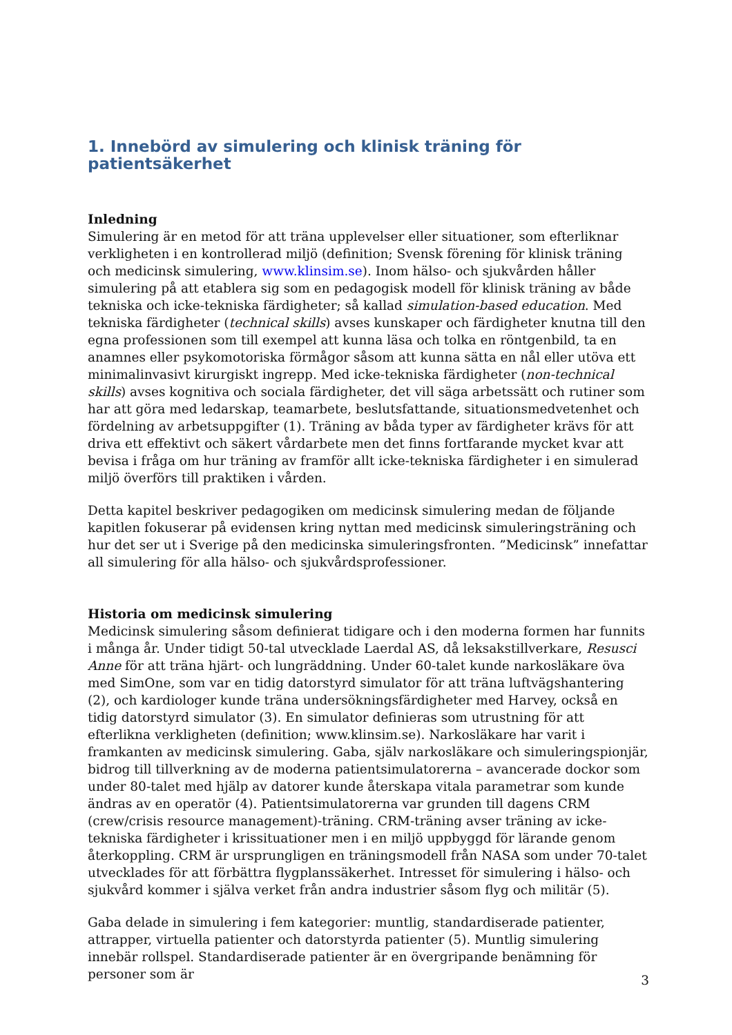1. Innebörd av simulering och klinisk träning för patientsäkerhet
Inledning
Simulering är en metod för att träna upplevelser eller situationer, som efterliknar verkligheten i en kontrollerad miljö (definition; Svensk förening för klinisk träning och medicinsk simulering, www.klinsim.se). Inom hälso- och sjukvården håller simulering på att etablera sig som en pedagogisk modell för klinisk träning av både tekniska och icke-tekniska färdigheter; så kallad simulation-based education. Med tekniska färdigheter (technical skills) avses kunskaper och färdigheter knutna till den egna professionen som till exempel att kunna läsa och tolka en röntgenbild, ta en anamnes eller psykomotoriska förmågor såsom att kunna sätta en nål eller utöva ett minimalinvasivt kirurgiskt ingrepp. Med icke-tekniska färdigheter (non-technical skills) avses kognitiva och sociala färdigheter, det vill säga arbetssätt och rutiner som har att göra med ledarskap, teamarbete, beslutsfattande, situationsmedvetenhet och fördelning av arbetsuppgifter (1). Träning av båda typer av färdigheter krävs för att driva ett effektivt och säkert vårdarbete men det finns fortfarande mycket kvar att bevisa i fråga om hur träning av framför allt icke-tekniska färdigheter i en simulerad miljö överförs till praktiken i vården.
Detta kapitel beskriver pedagogiken om medicinsk simulering medan de följande kapitlen fokuserar på evidensen kring nyttan med medicinsk simuleringsträning och hur det ser ut i Sverige på den medicinska simuleringsfronten. ”Medicinsk” innefattar all simulering för alla hälso- och sjukvårdsprofessioner.
Historia om medicinsk simulering
Medicinsk simulering såsom definierat tidigare och i den moderna formen har funnits i många år. Under tidigt 50-tal utvecklade Laerdal AS, då leksakstillverkare, Resusci Anne för att träna hjärt- och lungräddning. Under 60-talet kunde narkosläkare öva med SimOne, som var en tidig datorstyrd simulator för att träna luftvägshantering (2), och kardiologer kunde träna undersökningsfärdigheter med Harvey, också en tidig datorstyrd simulator (3). En simulator definieras som utrustning för att efterlikna verkligheten (definition; www.klinsim.se). Narkosläkare har varit i framkanten av medicinsk simulering. Gaba, själv narkosläkare och simuleringspionjär, bidrog till tillverkning av de moderna patientsimulatorerna – avancerade dockor som under 80-talet med hjälp av datorer kunde återskapa vitala parametrar som kunde ändras av en operatör (4). Patientsimulatorerna var grunden till dagens CRM (crew/crisis resource management)-träning. CRM-träning avser träning av icke-tekniska färdigheter i krissituationer men i en miljö uppbyggd för lärande genom återkoppling. CRM är ursprungligen en träningsmodell från NASA som under 70-talet utvecklades för att förbättra flygplanssäkerhet. Intresset för simulering i hälso- och sjukvård kommer i själva verket från andra industrier såsom flyg och militär (5).
Gaba delade in simulering i fem kategorier: muntlig, standardiserade patienter, attrapper, virtuella patienter och datorstyrda patienter (5). Muntlig simulering innebär rollspel. Standardiserade patienter är en övergripande benämning för personer som är
3